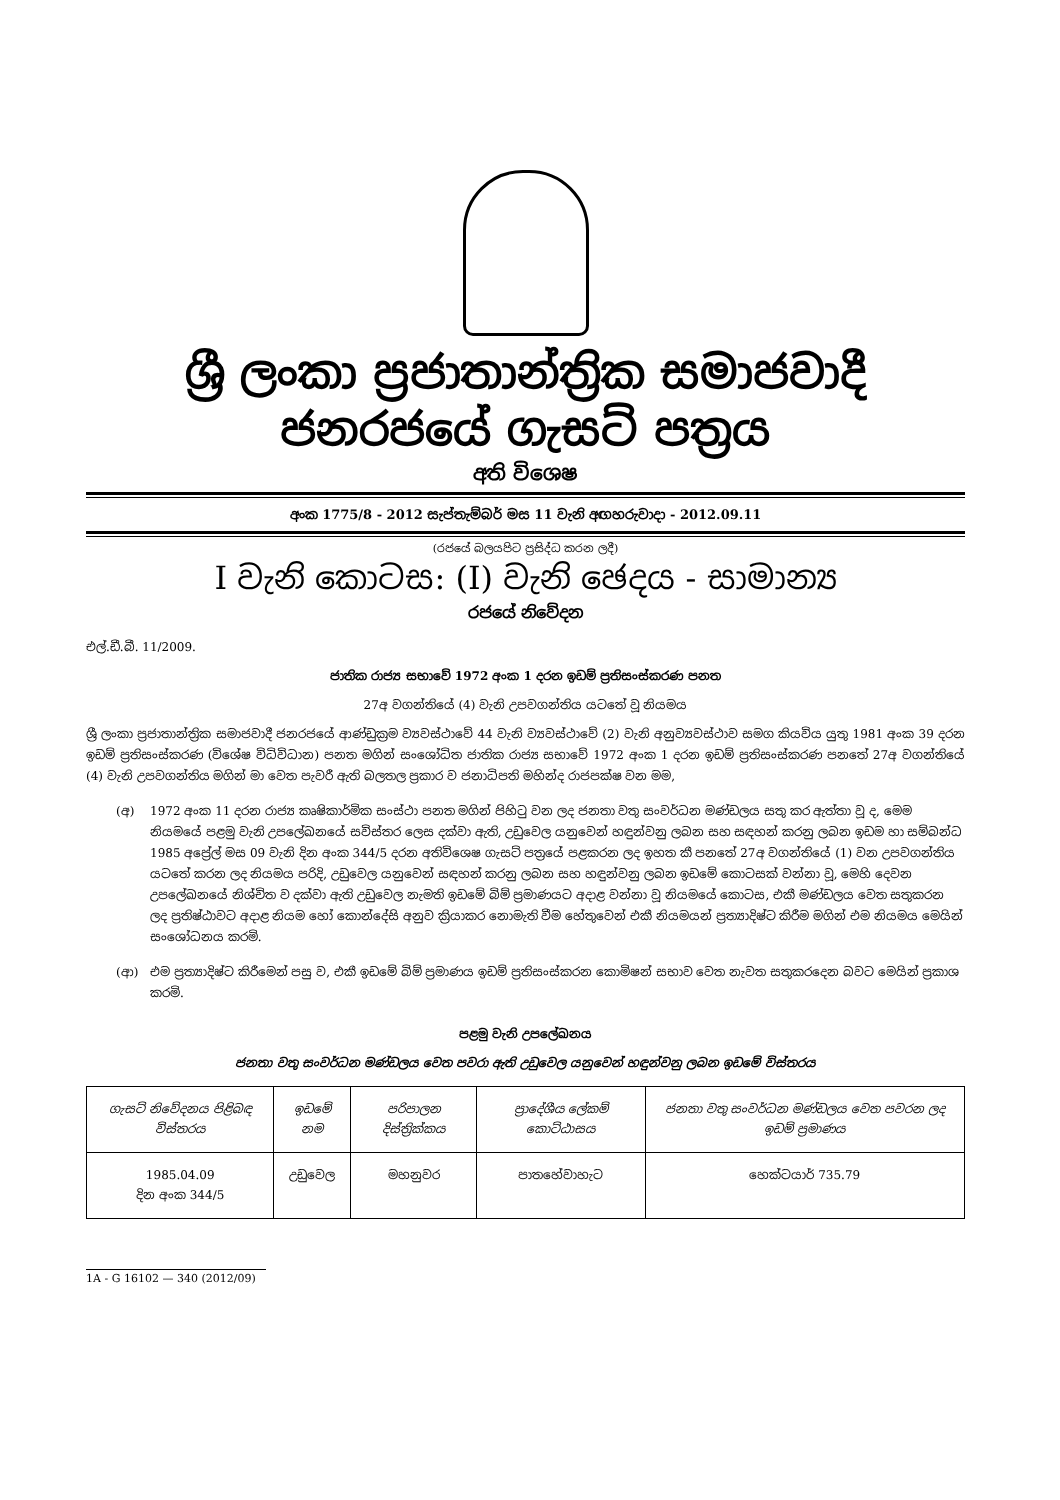ශ්‍රී ලංකා ප්‍රජාතාන්ත්‍රික සමාජවාදී ජනරජයේ ගැසට් පත්‍රය
අති විශෙෂ
අංක 1775/8 - 2012 සැප්තැම්බර් මස 11 වැනි අඟහරුවාදා - 2012.09.11
(රජයේ බලයපිට ප්‍රසිද්ධ කරන ලදී)
I වැනි කොටස: (I) වැනි ඡෙදය - සාමාන්‍ය
රජයේ නිවේදන
එල්.ඩී.බී. 11/2009.
ජාතික රාජ්‍ය සභාවේ 1972 අංක 1 දරන ඉඩම් ප්‍රතිසංස්කරණ පනත
27අ වගන්තියේ (4) වැනි උපවගන්තිය යටතේ වූ නියමය
ශ්‍රී ලංකා ප්‍රජාතාන්ත්‍රික සමාජවාදී ජනරජයේ ආණ්ඩුක්‍රම ව්‍යවස්ථාවේ 44 වැනි ව්‍යවස්ථාවේ (2) වැනි අනුව්‍යවස්ථාව සමග කියවිය යුතු 1981 අංක 39 දරන ඉඩම් ප්‍රතිසංස්කරණ (විශේෂ විධිවිධාන) පනත මගින් සංශෝධිත ජාතික රාජ්‍ය සභාවේ 1972 අංක 1 දරන ඉඩම් ප්‍රතිසංස්කරණ පනතේ 27අ වගන්තියේ (4) වැනි උපවගන්තිය මගින් මා වෙත පැවරී ඇති බලතල ප්‍රකාර ව ජනාධිපති මහින්ද රාජපක්ෂ වන මම,
(අ) 1972 අංක 11 දරන රාජ්‍ය කෘෂිකාර්මික සංස්ථා පනත මගින් පිහිටු වන ලද ජනතා වතු සංවර්ධන මණ්ඩලය සතු කර ඇත්තා වූ ද, මෙම නියමයේ පළමු වැනි උපලේඛනයේ සවිස්තර ලෙස දක්වා ඇති, උඩුවෙල යනුවෙන් හඳුන්වනු ලබන සහ සඳහන් කරනු ලබන ඉඩම හා සම්බන්ධ 1985 අප්‍රේල් මස 09 වැනි දින අංක 344/5 දරන අතිවිශෙෂ ගැසට් පත්‍රයේ පළකරන ලද ඉහත කී පනතේ 27අ වගන්තියේ (1) වන උපවගන්තිය යටතේ කරන ලද නියමය පරිදි, උඩුවෙල යනුවෙන් සඳහන් කරනු ලබන සහ හඳුන්වනු ලබන ඉඩමේ කොටසක් වන්නා වූ, මෙහි දෙවන උපලේඛනයේ නිශ්චිත ව දක්වා ඇති උඩුවෙල නැමති ඉඩමේ බිම් ප්‍රමාණයට අදාළ වන්නා වූ නියමයේ කොටස, එකී මණ්ඩලය වෙත සතුකරන ලද ප්‍රතිෂ්ඨාවට අදාළ නියම හෝ කොන්දේසි අනුව ක්‍රියාකර නොමැති වීම හේතුවෙන් එකී නියමයන් ප්‍රත්‍යාදිෂ්ට කිරීම මගින් එම නියමය මෙයින් සංශෝධනය කරමි.
(ආ) එම ප්‍රත්‍යාදිෂ්ට කිරීමෙන් පසු ව, එකී ඉඩමේ බිම් ප්‍රමාණය ඉඩම් ප්‍රතිසංස්කරන කොමිෂන් සභාව වෙත නැවත සතුකරදෙන බවට මෙයින් ප්‍රකාශ කරමි.
පළමු වැනි උපලේඛනය
ජනතා වතු සංවර්ධන මණ්ඩලය වෙත පවරා ඇති උඩුවෙල යනුවෙන් හඳුන්වනු ලබන ඉඩමේ විස්තරය
| ගැසට් නිවේදනය පිළිබඳ විස්තරය | ඉඩමේ නම | පරිපාලන දිස්ත්‍රික්කය | ප්‍රාදේශීය ලේකම් කොට්ඨාසය | ජනතා වතු සංවර්ධන මණ්ඩලය වෙත පවරන ලද ඉඩම් ප්‍රමාණය |
| --- | --- | --- | --- | --- |
| 1985.04.09 දින අංක 344/5 | උඩුවෙල | මහනුවර | පාතහේවාහැට | හෙක්ටයාර් 735.79 |
1A - G 16102 — 340 (2012/09)